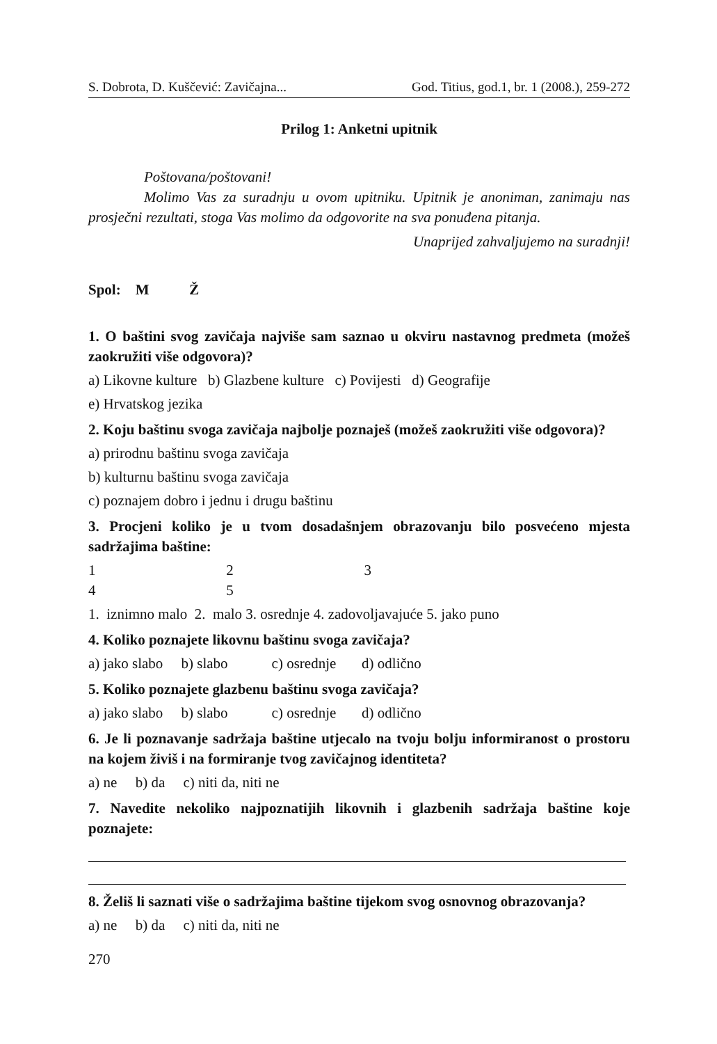S. Dobrota, D. Kuščević: Zavičajna... God. Titius, god.1, br. 1 (2008.), 259-272
Prilog 1: Anketni upitnik
Poštovana/poštovani!
Molimo Vas za suradnju u ovom upitniku. Upitnik je anoniman, zanimaju nas prosječni rezultati, stoga Vas molimo da odgovorite na sva ponuđena pitanja.
Unaprijed zahvaljujemo na suradnji!
Spol: M Ž
1. O baštini svog zavičaja najviše sam saznao u okviru nastavnog predmeta (možeš zaokružiti više odgovora)?
a) Likovne kulture b) Glazbene kulture c) Povijesti d) Geografije
e) Hrvatskog jezika
2. Koju baštinu svoga zavičaja najbolje poznaješ (možeš zaokružiti više odgovora)?
a) prirodnu baštinu svoga zavičaja
b) kulturnu baštinu svoga zavičaja
c) poznajem dobro i jednu i drugu baštinu
3. Procjeni koliko je u tvom dosadašnjem obrazovanju bilo posvećeno mjesta sadržajima baštine:
1 2 3 4 5
1. iznimno malo 2. malo 3. osrednje 4. zadovoljavajuće 5. jako puno
4. Koliko poznajete likovnu baštinu svoga zavičaja?
a) jako slabo b) slabo c) osrednje d) odlično
5. Koliko poznajete glazbenu baštinu svoga zavičaja?
a) jako slabo b) slabo c) osrednje d) odlično
6. Je li poznavanje sadržaja baštine utjecalo na tvoju bolju informiranost o prostoru na kojem živiš i na formiranje tvog zavičajnog identiteta?
a) ne b) da c) niti da, niti ne
7. Navedite nekoliko najpoznatijih likovnih i glazbenih sadržaja baštine koje poznajete:
8. Želiš li saznati više o sadržajima baštine tijekom svog osnovnog obrazovanja?
a) ne b) da c) niti da, niti ne
270